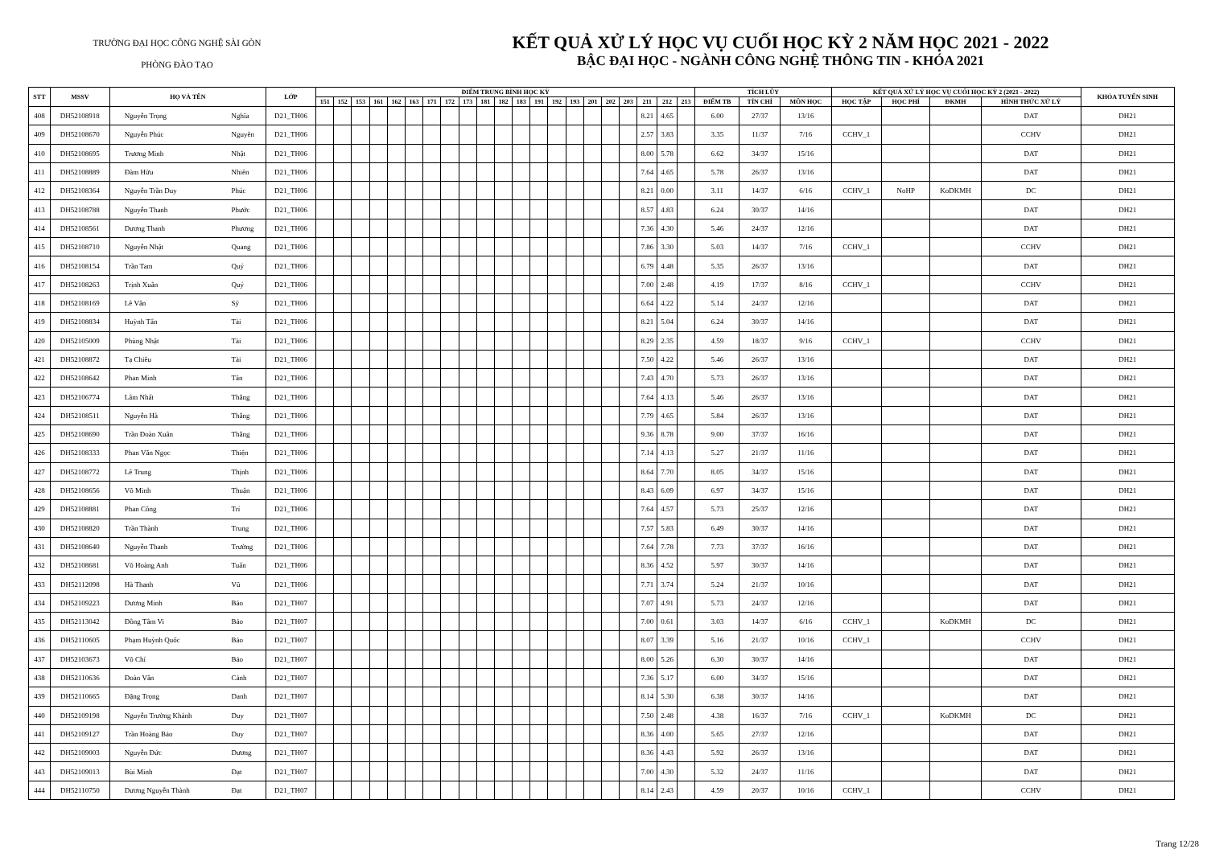TRƯỜNG ĐẠI HỌC CÔNG NGHỆ SÀI GÒN
PHÒNG ĐÀO TẠO
KẾT QUẢ XỬ LÝ HỌC VỤ CUỐI HỌC KỲ 2 NĂM HỌC 2021 - 2022
BẬC ĐẠI HỌC - NGÀNH CÔNG NGHỆ THÔNG TIN - KHÓA 2021
| STT | MSSV | HỌ VÀ TÊN | | LỚP | ĐIỂM TRUNG BÌNH HỌC KỲ | | | | | | | | | | | | | | | | | | | | | TÍCH LŨY | | | KẾT QUẢ XỬ LÝ HỌC VỤ CUỐI HỌC KỲ 2 (2021 - 2022) | | | | KHÓA TUYỂN SINH |
| --- | --- | --- | --- | --- | --- | --- | --- | --- | --- | --- | --- | --- | --- | --- | --- | --- | --- | --- | --- | --- | --- | --- | --- | --- | --- | --- | --- | --- | --- | --- | --- | --- | --- |
| | | | | | 151 | 152 | 153 | 161 | 162 | 163 | 171 | 172 | 173 | 181 | 182 | 183 | 191 | 192 | 193 | 201 | 202 | 203 | 211 | 212 | 213 | ĐIỂM TB | TÍN CHỈ | MÔN HỌC | HỌC TẬP | HỌC PHÍ | ĐKMH | HÌNH THỨC XỬ LÝ | |
| 408 | DH52108918 | Nguyễn Trọng | Nghĩa | D21_TH06 | | | | | | | | | | | | | | | | | | | 8.21 | 4.65 | | 6.00 | 27/37 | 13/16 | | | | DAT | DH21 |
| 409 | DH52108670 | Nguyễn Phúc | Nguyên | D21_TH06 | | | | | | | | | | | | | | | | | | | 2.57 | 3.83 | | 3.35 | 11/37 | 7/16 | CCHV_1 | | | CCHV | DH21 |
| 410 | DH52108695 | Trương Minh | Nhật | D21_TH06 | | | | | | | | | | | | | | | | | | | 8.00 | 5.78 | | 6.62 | 34/37 | 15/16 | | | | DAT | DH21 |
| 411 | DH52108889 | Đàm Hữu | Nhiên | D21_TH06 | | | | | | | | | | | | | | | | | | | 7.64 | 4.65 | | 5.78 | 26/37 | 13/16 | | | | DAT | DH21 |
| 412 | DH52108364 | Nguyễn Trần Duy | Phúc | D21_TH06 | | | | | | | | | | | | | | | | | | | 8.21 | 0.00 | | 3.11 | 14/37 | 6/16 | CCHV_1 | NoHP | KoDKMH | DC | DH21 |
| 413 | DH52108788 | Nguyễn Thanh | Phước | D21_TH06 | | | | | | | | | | | | | | | | | | | 8.57 | 4.83 | | 6.24 | 30/37 | 14/16 | | | | DAT | DH21 |
| 414 | DH52108561 | Dương Thanh | Phương | D21_TH06 | | | | | | | | | | | | | | | | | | | 7.36 | 4.30 | | 5.46 | 24/37 | 12/16 | | | | DAT | DH21 |
| 415 | DH52108710 | Nguyễn Nhật | Quang | D21_TH06 | | | | | | | | | | | | | | | | | | | 7.86 | 3.30 | | 5.03 | 14/37 | 7/16 | CCHV_1 | | | CCHV | DH21 |
| 416 | DH52108154 | Trần Tam | Quý | D21_TH06 | | | | | | | | | | | | | | | | | | | 6.79 | 4.48 | | 5.35 | 26/37 | 13/16 | | | | DAT | DH21 |
| 417 | DH52108263 | Trịnh Xuân | Quý | D21_TH06 | | | | | | | | | | | | | | | | | | | 7.00 | 2.48 | | 4.19 | 17/37 | 8/16 | CCHV_1 | | | CCHV | DH21 |
| 418 | DH52108169 | Lê Văn | Sỹ | D21_TH06 | | | | | | | | | | | | | | | | | | | 6.64 | 4.22 | | 5.14 | 24/37 | 12/16 | | | | DAT | DH21 |
| 419 | DH52108834 | Huỳnh Tấn | Tài | D21_TH06 | | | | | | | | | | | | | | | | | | | 8.21 | 5.04 | | 6.24 | 30/37 | 14/16 | | | | DAT | DH21 |
| 420 | DH52105009 | Phùng Nhật | Tài | D21_TH06 | | | | | | | | | | | | | | | | | | | 8.29 | 2.35 | | 4.59 | 18/37 | 9/16 | CCHV_1 | | | CCHV | DH21 |
| 421 | DH52108872 | Tạ Chiêu | Tài | D21_TH06 | | | | | | | | | | | | | | | | | | | 7.50 | 4.22 | | 5.46 | 26/37 | 13/16 | | | | DAT | DH21 |
| 422 | DH52108642 | Phan Minh | Tân | D21_TH06 | | | | | | | | | | | | | | | | | | | 7.43 | 4.70 | | 5.73 | 26/37 | 13/16 | | | | DAT | DH21 |
| 423 | DH52106774 | Lâm Nhất | Thắng | D21_TH06 | | | | | | | | | | | | | | | | | | | 7.64 | 4.13 | | 5.46 | 26/37 | 13/16 | | | | DAT | DH21 |
| 424 | DH52108511 | Nguyễn Hà | Thắng | D21_TH06 | | | | | | | | | | | | | | | | | | | 7.79 | 4.65 | | 5.84 | 26/37 | 13/16 | | | | DAT | DH21 |
| 425 | DH52108690 | Trần Đoàn Xuân | Thắng | D21_TH06 | | | | | | | | | | | | | | | | | | | 9.36 | 8.78 | | 9.00 | 37/37 | 16/16 | | | | DAT | DH21 |
| 426 | DH52108333 | Phan Văn Ngọc | Thiện | D21_TH06 | | | | | | | | | | | | | | | | | | | 7.14 | 4.13 | | 5.27 | 21/37 | 11/16 | | | | DAT | DH21 |
| 427 | DH52108772 | Lê Trung | Thịnh | D21_TH06 | | | | | | | | | | | | | | | | | | | 8.64 | 7.70 | | 8.05 | 34/37 | 15/16 | | | | DAT | DH21 |
| 428 | DH52108656 | Võ Minh | Thuận | D21_TH06 | | | | | | | | | | | | | | | | | | | 8.43 | 6.09 | | 6.97 | 34/37 | 15/16 | | | | DAT | DH21 |
| 429 | DH52108881 | Phan Công | Trí | D21_TH06 | | | | | | | | | | | | | | | | | | | 7.64 | 4.57 | | 5.73 | 25/37 | 12/16 | | | | DAT | DH21 |
| 430 | DH52108820 | Trần Thành | Trung | D21_TH06 | | | | | | | | | | | | | | | | | | | 7.57 | 5.83 | | 6.49 | 30/37 | 14/16 | | | | DAT | DH21 |
| 431 | DH52108640 | Nguyễn Thanh | Trường | D21_TH06 | | | | | | | | | | | | | | | | | | | 7.64 | 7.78 | | 7.73 | 37/37 | 16/16 | | | | DAT | DH21 |
| 432 | DH52108681 | Võ Hoàng Anh | Tuấn | D21_TH06 | | | | | | | | | | | | | | | | | | | 8.36 | 4.52 | | 5.97 | 30/37 | 14/16 | | | | DAT | DH21 |
| 433 | DH52112098 | Hà Thanh | Vũ | D21_TH06 | | | | | | | | | | | | | | | | | | | 7.71 | 3.74 | | 5.24 | 21/37 | 10/16 | | | | DAT | DH21 |
| 434 | DH52109223 | Dương Minh | Bảo | D21_TH07 | | | | | | | | | | | | | | | | | | | 7.07 | 4.91 | | 5.73 | 24/37 | 12/16 | | | | DAT | DH21 |
| 435 | DH52113042 | Đồng Tâm Vi | Bảo | D21_TH07 | | | | | | | | | | | | | | | | | | | 7.00 | 0.61 | | 3.03 | 14/37 | 6/16 | CCHV_1 | | KoDKMH | DC | DH21 |
| 436 | DH52110605 | Phạm Huỳnh Quốc | Bảo | D21_TH07 | | | | | | | | | | | | | | | | | | | 8.07 | 3.39 | | 5.16 | 21/37 | 10/16 | CCHV_1 | | | CCHV | DH21 |
| 437 | DH52103673 | Võ Chí | Bảo | D21_TH07 | | | | | | | | | | | | | | | | | | | 8.00 | 5.26 | | 6.30 | 30/37 | 14/16 | | | | DAT | DH21 |
| 438 | DH52110636 | Đoàn Văn | Cảnh | D21_TH07 | | | | | | | | | | | | | | | | | | | 7.36 | 5.17 | | 6.00 | 34/37 | 15/16 | | | | DAT | DH21 |
| 439 | DH52110665 | Đặng Trọng | Danh | D21_TH07 | | | | | | | | | | | | | | | | | | | 8.14 | 5.30 | | 6.38 | 30/37 | 14/16 | | | | DAT | DH21 |
| 440 | DH52109198 | Nguyễn Trường Khánh | Duy | D21_TH07 | | | | | | | | | | | | | | | | | | | 7.50 | 2.48 | | 4.38 | 16/37 | 7/16 | CCHV_1 | | KoDKMH | DC | DH21 |
| 441 | DH52109127 | Trần Hoàng Bảo | Duy | D21_TH07 | | | | | | | | | | | | | | | | | | | 8.36 | 4.00 | | 5.65 | 27/37 | 12/16 | | | | DAT | DH21 |
| 442 | DH52109003 | Nguyễn Đức | Dương | D21_TH07 | | | | | | | | | | | | | | | | | | | 8.36 | 4.43 | | 5.92 | 26/37 | 13/16 | | | | DAT | DH21 |
| 443 | DH52109013 | Bùi Minh | Đạt | D21_TH07 | | | | | | | | | | | | | | | | | | | 7.00 | 4.30 | | 5.32 | 24/37 | 11/16 | | | | DAT | DH21 |
| 444 | DH52110750 | Dương Nguyễn Thành | Đạt | D21_TH07 | | | | | | | | | | | | | | | | | | | 8.14 | 2.43 | | 4.59 | 20/37 | 10/16 | CCHV_1 | | | CCHV | DH21 |
Trang 12/28